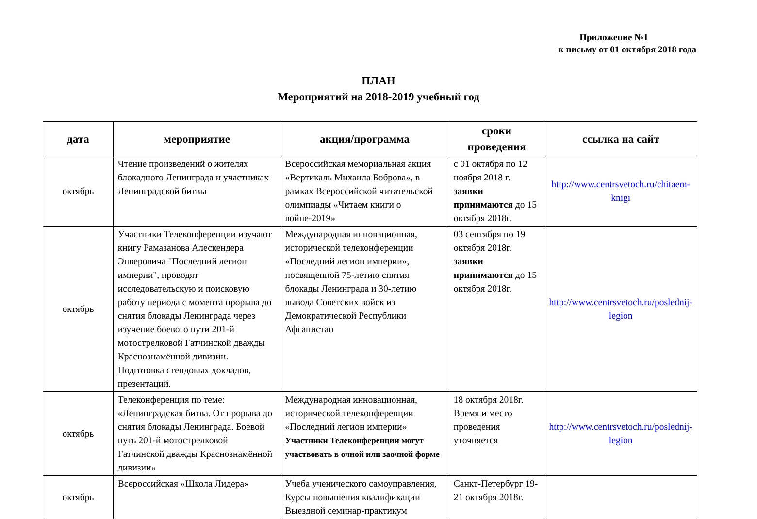Приложение №1
к письму от 01 октября 2018 года
ПЛАН
Мероприятий на 2018-2019 учебный год
| дата | мероприятие | акция/программа | сроки проведения | ссылка на сайт |
| --- | --- | --- | --- | --- |
| октябрь | Чтение произведений о жителях блокадного Ленинграда и участниках Ленинградской битвы | Всероссийская мемориальная акция «Вертикаль Михаила Боброва», в рамках Всероссийской читательской олимпиады «Читаем книги о войне-2019» | с 01 октября по 12 ноября 2018 г. заявки принимаются до 15 октября 2018г. | http://www.centrsvetoch.ru/chitaem-knigi |
| октябрь | Участники Телеконференции изучают книгу Рамазанова Алескендера Энверовича "Последний легион империи", проводят исследовательскую и поисковую работу периода с момента прорыва до снятия блокады Ленинграда через изучение боевого пути 201-й мотострелковой Гатчинской дважды Краснознамённой дивизии. Подготовка стендовых докладов, презентаций. | Международная инновационная, исторической телеконференции «Последний легион империи», посвященной 75-летию снятия блокады Ленинграда и 30-летию вывода Советских войск из Демократической Республики Афганистан | 03 сентября по 19 октября 2018г. заявки принимаются до 15 октября 2018г. | http://www.centrsvetoch.ru/poslednij-legion |
| октябрь | Телеконференция по теме: «Ленинградская битва. От прорыва до снятия блокады Ленинграда. Боевой путь 201-й мотострелковой Гатчинской дважды Краснознамённой дивизии» | Международная инновационная, исторической телеконференции «Последний легион империи» Участники Телеконференции могут участвовать в очной или заочной форме | 18 октября 2018г. Время и место проведения уточняется | http://www.centrsvetoch.ru/poslednij-legion |
| октябрь | Всероссийская «Школа Лидера» | Учеба ученического самоуправления, Курсы повышения квалификации Выездной семинар-практикум | Санкт-Петербург 19-21 октября 2018г. | |